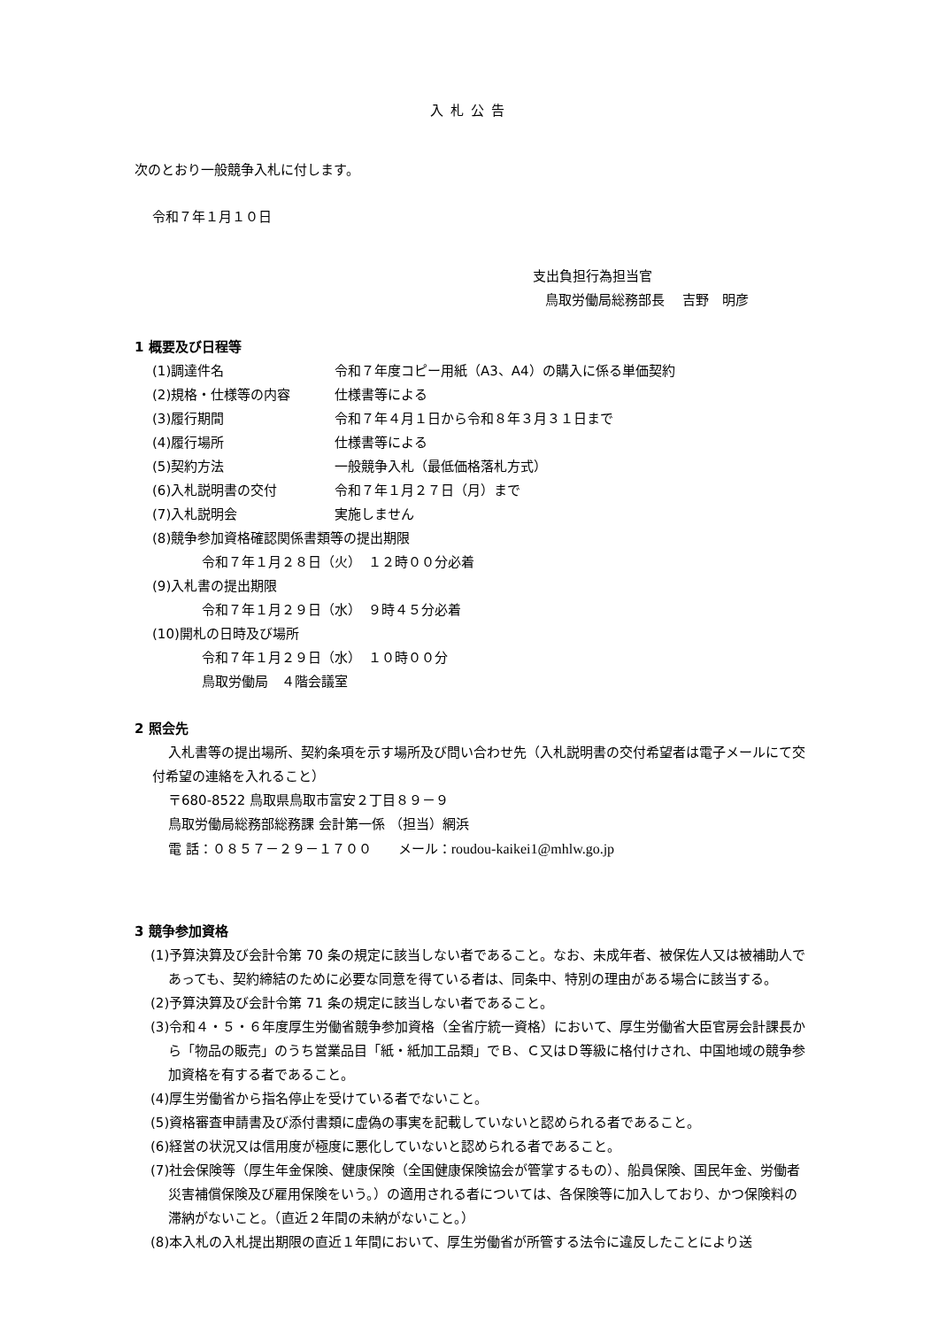入札公告
次のとおり一般競争入札に付します。
令和７年１月１０日
支出負担行為担当官
鳥取労働局総務部長　 吉野　明彦
1 概要及び日程等
(1)調達件名 令和７年度コピー用紙（A3、A4）の購入に係る単価契約
(2)規格・仕様等の内容 仕様書等による
(3)履行期間 令和７年４月１日から令和８年３月３１日まで
(4)履行場所 仕様書等による
(5)契約方法 一般競争入札（最低価格落札方式）
(6)入札説明書の交付 令和７年１月２７日（月）まで
(7)入札説明会 実施しません
(8)競争参加資格確認関係書類等の提出期限
令和７年１月２８日（火）　１２時００分必着
(9)入札書の提出期限
令和７年１月２９日（水）　９時４５分必着
(10)開札の日時及び場所
令和７年１月２９日（水）　１０時００分
鳥取労働局　４階会議室
2 照会先
入札書等の提出場所、契約条項を示す場所及び問い合わせ先（入札説明書の交付希望者は電子メールにて交付希望の連絡を入れること）
〒680-8522 鳥取県鳥取市富安２丁目８９－９
鳥取労働局総務部総務課 会計第一係 （担当）網浜
電 話：０８５７－２９－１７００　　メール：roudou-kaikei1@mhlw.go.jp
3 競争参加資格
(1)予算決算及び会計令第 70 条の規定に該当しない者であること。なお、未成年者、被保佐人又は被補助人であっても、契約締結のために必要な同意を得ている者は、同条中、特別の理由がある場合に該当する。
(2)予算決算及び会計令第 71 条の規定に該当しない者であること。
(3)令和４・５・６年度厚生労働省競争参加資格（全省庁統一資格）において、厚生労働省大臣官房会計課長から「物品の販売」のうち営業品目「紙・紙加工品類」でＢ、Ｃ又はＤ等級に格付けされ、中国地域の競争参加資格を有する者であること。
(4)厚生労働省から指名停止を受けている者でないこと。
(5)資格審査申請書及び添付書類に虚偽の事実を記載していないと認められる者であること。
(6)経営の状況又は信用度が極度に悪化していないと認められる者であること。
(7)社会保険等（厚生年金保険、健康保険（全国健康保険協会が管掌するもの）、船員保険、国民年金、労働者災害補償保険及び雇用保険をいう。）の適用される者については、各保険等に加入しており、かつ保険料の滞納がないこと。（直近２年間の未納がないこと。）
(8)本入札の入札提出期限の直近１年間において、厚生労働省が所管する法令に違反したことにより送